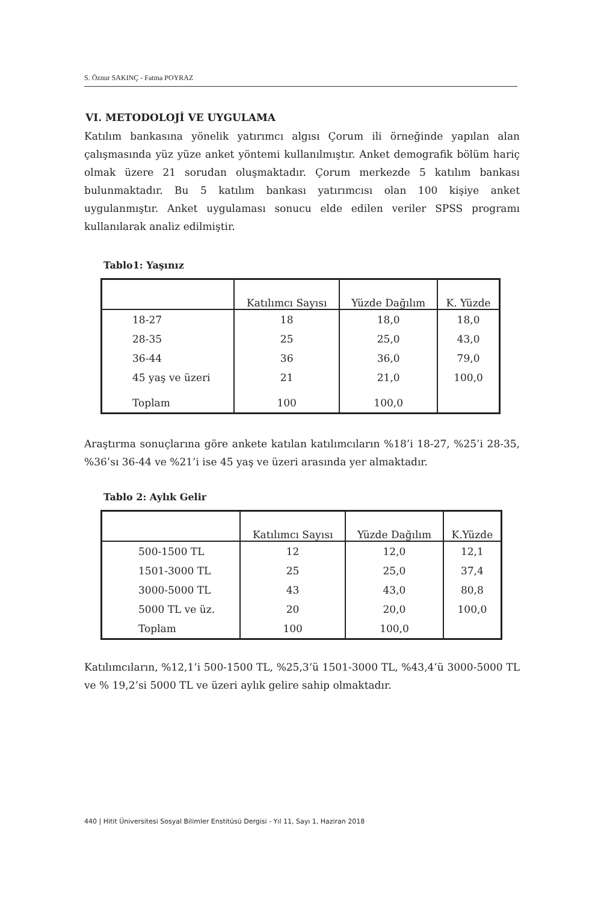S. Öznur SAKINÇ - Fatma POYRAZ
VI. METODOLOJİ VE UYGULAMA
Katılım bankasına yönelik yatırımcı algısı Çorum ili örneğinde yapılan alan çalışmasında yüz yüze anket yöntemi kullanılmıştır. Anket demografik bölüm hariç olmak üzere 21 sorudan oluşmaktadır. Çorum merkezde 5 katılım bankası bulunmaktadır. Bu 5 katılım bankası yatırımcısı olan 100 kişiye anket uygulanmıştır. Anket uygulaması sonucu elde edilen veriler SPSS programı kullanılarak analiz edilmiştir.
Tablo1: Yaşınız
| | Katılımcı Sayısı | Yüzde Dağılım | K. Yüzde |
| --- | --- | --- | --- |
| 18-27 | 18 | 18,0 | 18,0 |
| 28-35 | 25 | 25,0 | 43,0 |
| 36-44 | 36 | 36,0 | 79,0 |
| 45 yaş ve üzeri | 21 | 21,0 | 100,0 |
| Toplam | 100 | 100,0 | |
Araştırma sonuçlarına göre ankete katılan katılımcıların %18’i 18-27, %25’i 28-35, %36’sı 36-44 ve %21’i ise 45 yaş ve üzeri arasında yer almaktadır.
Tablo 2: Aylık Gelir
| | Katılımcı Sayısı | Yüzde Dağılım | K.Yüzde |
| --- | --- | --- | --- |
| 500-1500 TL | 12 | 12,0 | 12,1 |
| 1501-3000 TL | 25 | 25,0 | 37,4 |
| 3000-5000 TL | 43 | 43,0 | 80,8 |
| 5000 TL ve üz. | 20 | 20,0 | 100,0 |
| Toplam | 100 | 100,0 | |
Katılımcıların, %12,1’i 500-1500 TL, %25,3’ü 1501-3000 TL, %43,4’ü 3000-5000 TL ve % 19,2’si 5000 TL ve üzeri aylık gelire sahip olmaktadır.
440 | Hitit Üniversitesi Sosyal Bilimler Enstitüsü Dergisi - Yıl 11, Sayı 1, Haziran 2018